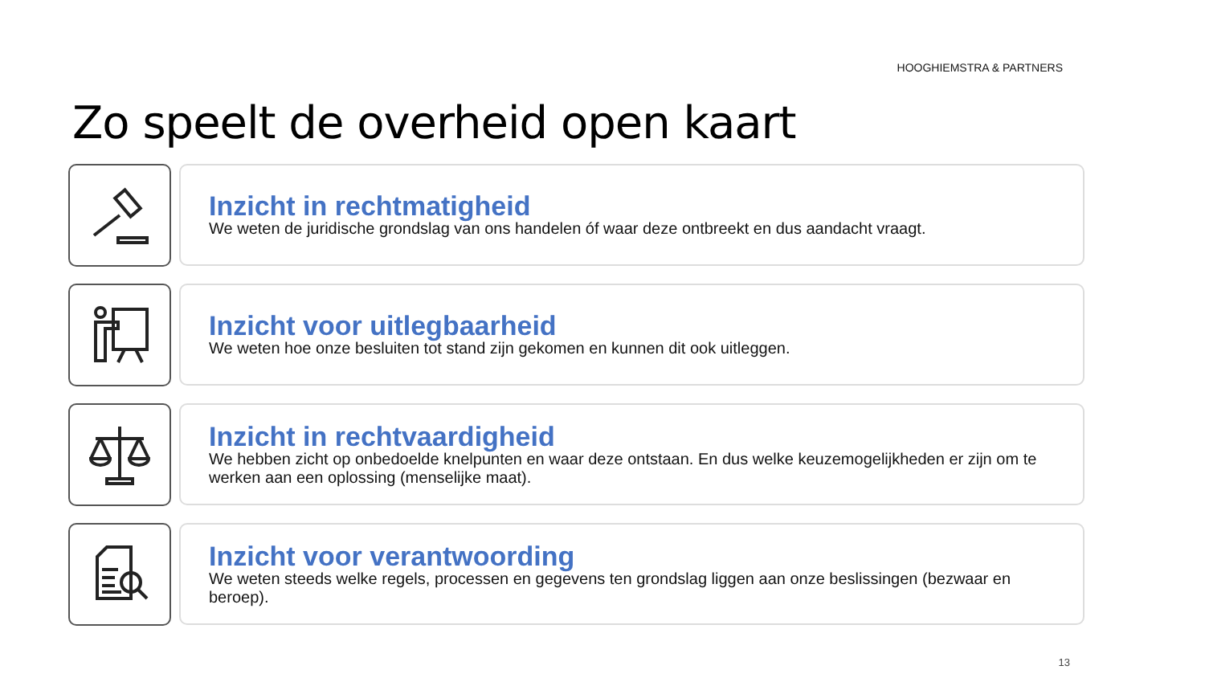HOOGHIEMSTRA & PARTNERS
Zo speelt de overheid open kaart
Inzicht in rechtmatigheid
We weten de juridische grondslag van ons handelen óf waar deze ontbreekt en dus aandacht vraagt.
Inzicht voor uitlegbaarheid
We weten hoe onze besluiten tot stand zijn gekomen en kunnen dit ook uitleggen.
Inzicht in rechtvaardigheid
We hebben zicht op onbedoelde knelpunten en waar deze ontstaan. En dus welke keuzemogelijkheden er zijn om te werken aan een oplossing (menselijke maat).
Inzicht voor verantwoording
We weten steeds welke regels, processen en gegevens ten grondslag liggen aan onze beslissingen (bezwaar en beroep).
13